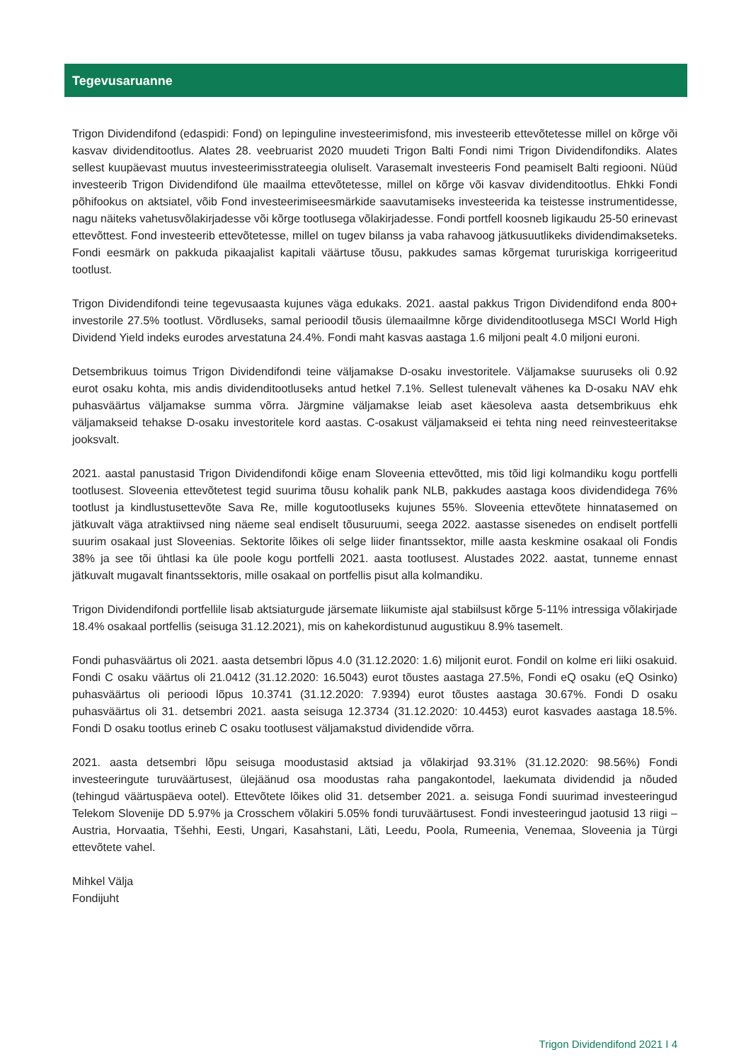Tegevusaruanne
Trigon Dividendifond (edaspidi: Fond) on lepinguline investeerimisfond, mis investeerib ettevõtetesse millel on kõrge või kasvav dividenditootlus. Alates 28. veebruarist 2020 muudeti Trigon Balti Fondi nimi Trigon Dividendifondiks. Alates sellest kuupäevast muutus investeerimisstrateegia oluliselt. Varasemalt investeeris Fond peamiselt Balti regiooni. Nüüd investeerib Trigon Dividendifond üle maailma ettevõtetesse, millel on kõrge või kasvav dividenditootlus. Ehkki Fondi põhifookus on aktsiatel, võib Fond investeerimiseesmärkide saavutamiseks investeerida ka teistesse instrumentidesse, nagu näiteks vahetusvõlakirjadesse või kõrge tootlusega võlakirjadesse. Fondi portfell koosneb ligikaudu 25-50 erinevast ettevõttest. Fond investeerib ettevõtetesse, millel on tugev bilanss ja vaba rahavoog jätkusuutlikeks dividendimakseteks. Fondi eesmärk on pakkuda pikaajalist kapitali väärtuse tõusu, pakkudes samas kõrgemat tururiskiga korrigeeritud tootlust.
Trigon Dividendifondi teine tegevusaasta kujunes väga edukaks. 2021. aastal pakkus Trigon Dividendifond enda 800+ investorile 27.5% tootlust. Võrdluseks, samal perioodil tõusis ülemaailmne kõrge dividenditootlusega MSCI World High Dividend Yield indeks eurodes arvestatuna 24.4%. Fondi maht kasvas aastaga 1.6 miljoni pealt 4.0 miljoni euroni.
Detsembrikuus toimus Trigon Dividendifondi teine väljamakse D-osaku investoritele. Väljamakse suuruseks oli 0.92 eurot osaku kohta, mis andis dividenditootluseks antud hetkel 7.1%. Sellest tulenevalt vähenes ka D-osaku NAV ehk puhasväärtus väljamakse summa võrra. Järgmine väljamakse leiab aset käesoleva aasta detsembrikuus ehk väljamakseid tehakse D-osaku investoritele kord aastas. C-osakust väljamakseid ei tehta ning need reinvesteeritakse jooksvalt.
2021. aastal panustasid Trigon Dividendifondi kõige enam Sloveenia ettevõtted, mis tõid ligi kolmandiku kogu portfelli tootlusest. Sloveenia ettevõtetest tegid suurima tõusu kohalik pank NLB, pakkudes aastaga koos dividendidega 76% tootlust ja kindlustusettevõte Sava Re, mille kogutootluseks kujunes 55%. Sloveenia ettevõtete hinnatasemed on jätkuvalt väga atraktiivsed ning näeme seal endiselt tõusuruumi, seega 2022. aastasse sisenedes on endiselt portfelli suurim osakaal just Sloveenias. Sektorite lõikes oli selge liider finantssektor, mille aasta keskmine osakaal oli Fondis 38% ja see tõi ühtlasi ka üle poole kogu portfelli 2021. aasta tootlusest. Alustades 2022. aastat, tunneme ennast jätkuvalt mugavalt finantssektoris, mille osakaal on portfellis pisut alla kolmandiku.
Trigon Dividendifondi portfellile lisab aktsiaturgude järsemate liikumiste ajal stabiilsust kõrge 5-11% intressiga võlakirjade 18.4% osakaal portfellis (seisuga 31.12.2021), mis on kahekordistunud augustikuu 8.9% tasemelt.
Fondi puhasväärtus oli 2021. aasta detsembri lõpus 4.0 (31.12.2020: 1.6) miljonit eurot. Fondil on kolme eri liiki osakuid. Fondi C osaku väärtus oli 21.0412 (31.12.2020: 16.5043) eurot tõustes aastaga 27.5%, Fondi eQ osaku (eQ Osinko) puhasväärtus oli perioodi lõpus 10.3741 (31.12.2020: 7.9394) eurot tõustes aastaga 30.67%. Fondi D osaku puhasväärtus oli 31. detsembri 2021. aasta seisuga 12.3734 (31.12.2020: 10.4453) eurot kasvades aastaga 18.5%. Fondi D osaku tootlus erineb C osaku tootlusest väljamakstud dividendide võrra.
2021. aasta detsembri lõpu seisuga moodustasid aktsiad ja võlakirjad 93.31% (31.12.2020: 98.56%) Fondi investeeringute turuväärtusest, ülejäänud osa moodustas raha pangakontodel, laekumata dividendid ja nõuded (tehingud väärtuspäeva ootel). Ettevõtete lõikes olid 31. detsember 2021. a. seisuga Fondi suurimad investeeringud Telekom Slovenije DD 5.97% ja Crosschem võlakiri 5.05% fondi turuväärtusest. Fondi investeeringud jaotusid 13 riigi – Austria, Horvaatia, Tšehhi, Eesti, Ungari, Kasahstani, Läti, Leedu, Poola, Rumeenia, Venemaa, Sloveenia ja Türgi ettevõtete vahel.
Mihkel Välja
Fondijuht
Trigon Dividendifond 2021 I 4